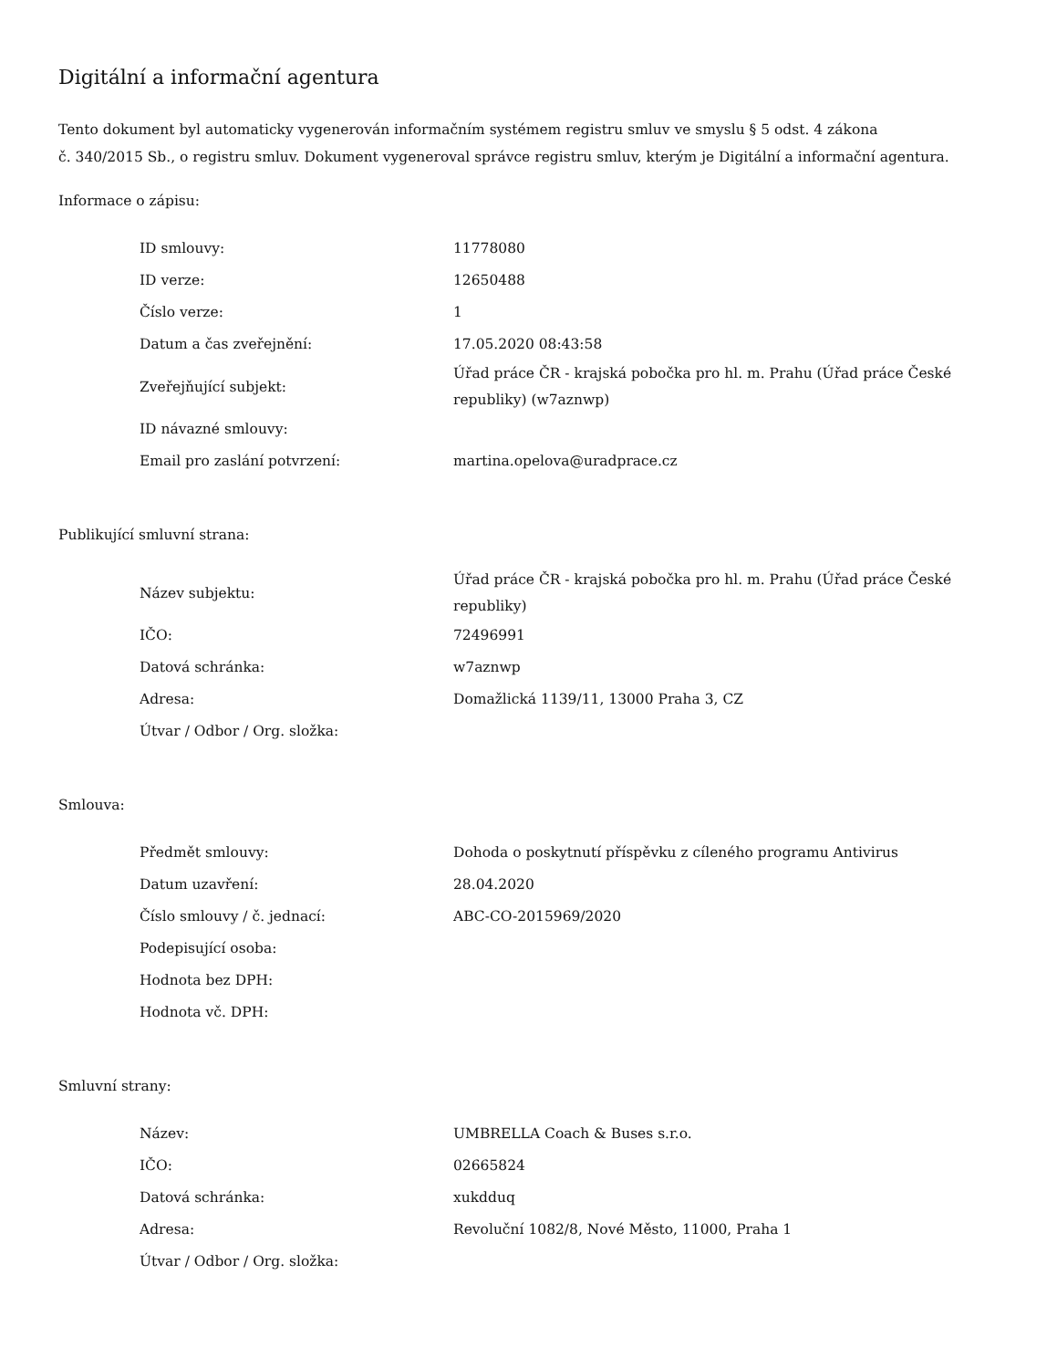Digitální a informační agentura
Tento dokument byl automaticky vygenerován informačním systémem registru smluv ve smyslu § 5 odst. 4 zákona
č. 340/2015 Sb., o registru smluv. Dokument vygeneroval správce registru smluv, kterým je Digitální a informační agentura.
Informace o zápisu:
| ID smlouvy: | 11778080 |
| ID verze: | 12650488 |
| Číslo verze: | 1 |
| Datum a čas zveřejnění: | 17.05.2020 08:43:58 |
| Zveřejňující subjekt: | Úřad práce ČR - krajská pobočka pro hl. m. Prahu (Úřad práce České republiky) (w7aznwp) |
| ID návazné smlouvy: | |
| Email pro zaslání potvrzení: | martina.opelova@uradprace.cz |
Publikující smluvní strana:
| Název subjektu: | Úřad práce ČR - krajská pobočka pro hl. m. Prahu (Úřad práce České republiky) |
| IČO: | 72496991 |
| Datová schránka: | w7aznwp |
| Adresa: | Domažlická 1139/11, 13000 Praha 3, CZ |
| Útvar / Odbor / Org. složka: | |
Smlouva:
| Předmět smlouvy: | Dohoda o poskytnutí příspěvku z cíleného programu Antivirus |
| Datum uzavření: | 28.04.2020 |
| Číslo smlouvy / č. jednací: | ABC-CO-2015969/2020 |
| Podepisující osoba: | |
| Hodnota bez DPH: | |
| Hodnota vč. DPH: | |
Smluvní strany:
| Název: | UMBRELLA Coach & Buses s.r.o. |
| IČO: | 02665824 |
| Datová schránka: | xukdduq |
| Adresa: | Revoluční 1082/8, Nové Město, 11000, Praha 1 |
| Útvar / Odbor / Org. složka: | |